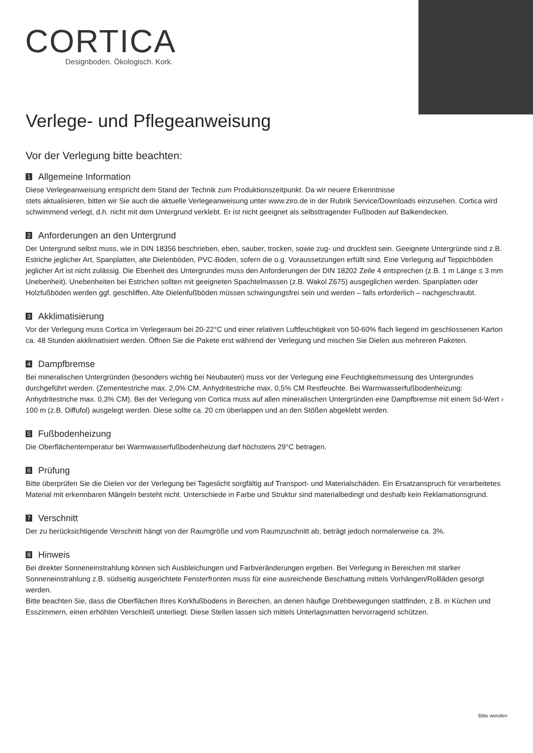CORTICA
Designboden. Ökologisch. Kork.
Verlege- und Pflegeanweisung
Vor der Verlegung bitte beachten:
1 Allgemeine Information
Diese Verlegeanweisung entspricht dem Stand der Technik zum Produktionszeitpunkt. Da wir neuere Erkenntnisse
stets aktualisieren, bitten wir Sie auch die aktuelle Verlegeanweisung unter www.ziro.de in der Rubrik Service/Downloads einzusehen. Cortica wird schwimmend verlegt, d.h. nicht mit dem Untergrund verklebt. Er ist nicht geeignet als selbsttragender Fußboden auf Balkendecken.
2 Anforderungen an den Untergrund
Der Untergrund selbst muss, wie in DIN 18356 beschrieben, eben, sauber, trocken, sowie zug- und druckfest sein. Geeignete Untergründe sind z.B. Estriche jeglicher Art, Spanplatten, alte Dielenböden, PVC-Böden, sofern die o.g. Voraussetzungen erfüllt sind. Eine Verlegung auf Teppichböden jeglicher Art ist nicht zulässig. Die Ebenheit des Untergrundes muss den Anforderungen der DIN 18202 Zeile 4 entsprechen (z.B. 1 m Länge ≤ 3 mm Unebenheit). Unebenheiten bei Estrichen sollten mit geeigneten Spachtelmassen (z.B. Wakol Z675) ausgeglichen werden. Spanplatten oder Holzfußböden werden ggf. geschliffen. Alte Dielenfußböden müssen schwingungsfrei sein und werden – falls erforderlich – nachgeschraubt.
3 Akklimatisierung
Vor der Verlegung muss Cortica im Verlegeraum bei 20-22°C und einer relativen Luftfeuchtigkeit von 50-60% flach liegend im geschlossenen Karton ca. 48 Stunden akklimatisiert werden. Öffnen Sie die Pakete erst während der Verlegung und mischen Sie Dielen aus mehreren Paketen.
4 Dampfbremse
Bei mineralischen Untergründen (besonders wichtig bei Neubauten) muss vor der Verlegung eine Feuchtigkeitsmessung des Untergrundes durchgeführt werden. (Zementestriche max. 2,0% CM, Anhydritestriche max. 0,5% CM Restfeuchte. Bei Warmwasserfußbodenheizung: Anhydritestriche max. 0,3% CM). Bei der Verlegung von Cortica muss auf allen mineralischen Untergründen eine Dampfbremse mit einem Sd-Wert › 100 m (z.B. Diffufol) ausgelegt werden. Diese sollte ca. 20 cm überlappen und an den Stößen abgeklebt werden.
5 Fußbodenheizung
Die Oberflächentemperatur bei Warmwasserfußbodenheizung darf höchstens 29°C betragen.
6 Prüfung
Bitte überprüfen Sie die Dielen vor der Verlegung bei Tageslicht sorgfältig auf Transport- und Materialschäden. Ein Ersatzanspruch für verarbeitetes Material mit erkennbaren Mängeln besteht nicht. Unterschiede in Farbe und Struktur sind materialbedingt und deshalb kein Reklamationsgrund.
7 Verschnitt
Der zu berücksichtigende Verschnitt hängt von der Raumgröße und vom Raumzuschnitt ab, beträgt jedoch normalerweise ca. 3%.
8 Hinweis
Bei direkter Sonneneinstrahlung können sich Ausbleichungen und Farbveränderungen ergeben. Bei Verlegung in Bereichen mit starker Sonneneinstrahlung z.B. südseitig ausgerichtete Fensterfronten muss für eine ausreichende Beschattung mittels Vorhängen/Rollläden gesorgt werden.
Bitte beachten Sie, dass die Oberflächen Ihres Korkfußbodens in Bereichen, an denen häufige Drehbewegungen stattfinden, z.B. in Küchen und Esszimmern, einen erhöhten Verschleiß unterliegt. Diese Stellen lassen sich mittels Unterlagsmatten hervorragend schützen.
Bitte wenden